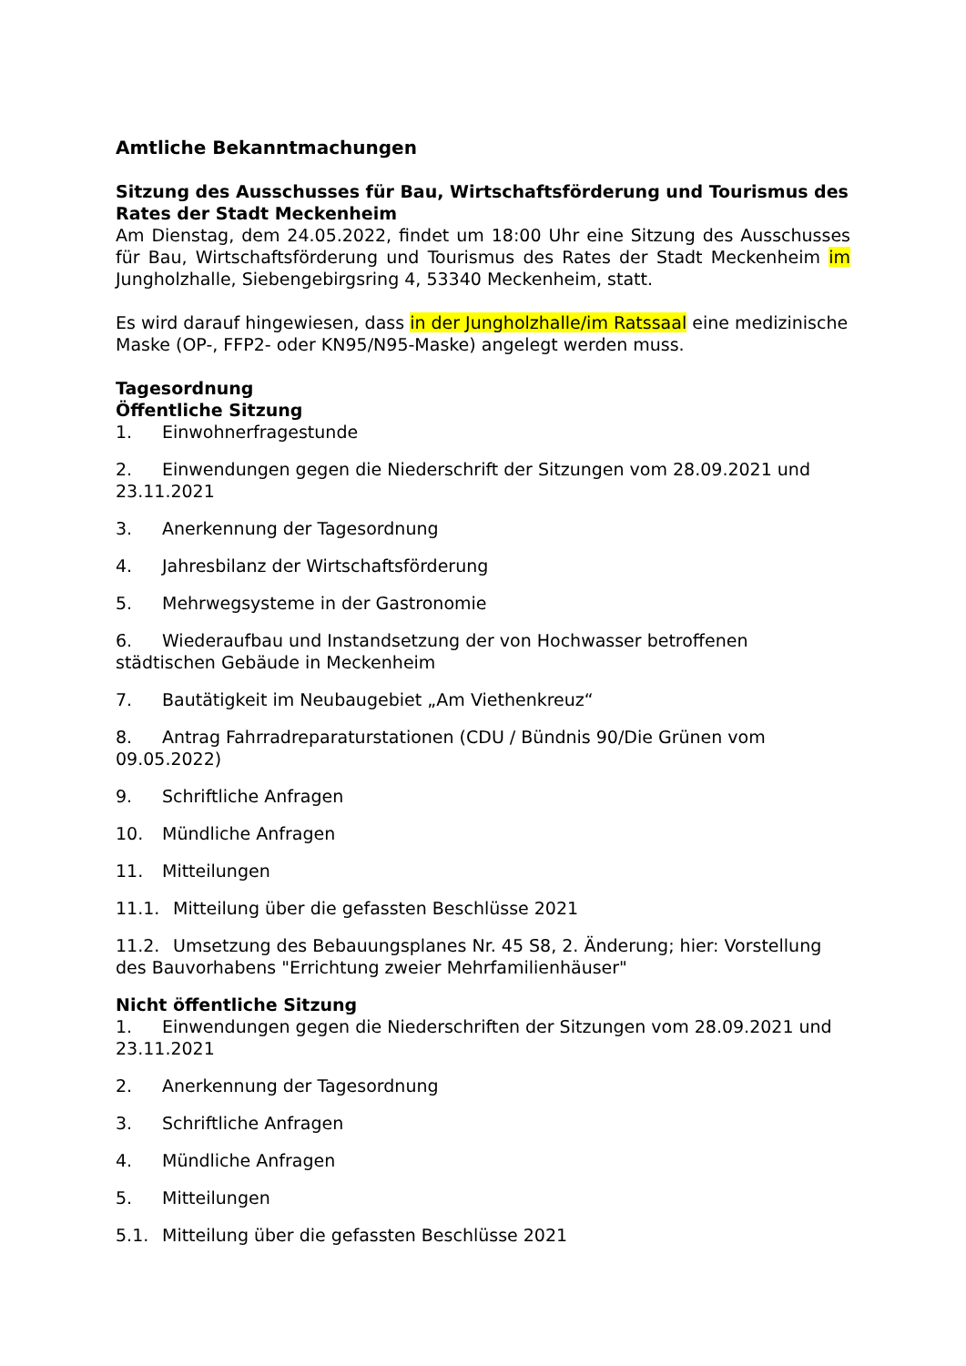Amtliche Bekanntmachungen
Sitzung des Ausschusses für Bau, Wirtschaftsförderung und Tourismus des Rates der Stadt Meckenheim
Am Dienstag, dem 24.05.2022, findet um 18:00 Uhr eine Sitzung des Ausschusses für Bau, Wirtschaftsförderung und Tourismus des Rates der Stadt Meckenheim im Jungholzhalle, Siebengebirgsring 4, 53340 Meckenheim, statt.
Es wird darauf hingewiesen, dass in der Jungholzhalle/im Ratssaal eine medizinische Maske (OP-, FFP2- oder KN95/N95-Maske) angelegt werden muss.
Tagesordnung
Öffentliche Sitzung
1. Einwohnerfragestunde
2. Einwendungen gegen die Niederschrift der Sitzungen vom 28.09.2021 und 23.11.2021
3. Anerkennung der Tagesordnung
4. Jahresbilanz der Wirtschaftsförderung
5. Mehrwegsysteme in der Gastronomie
6. Wiederaufbau und Instandsetzung der von Hochwasser betroffenen städtischen Gebäude in Meckenheim
7. Bautätigkeit im Neubaugebiet „Am Viethenkreuz“
8. Antrag Fahrradreparaturstationen (CDU / Bündnis 90/Die Grünen vom 09.05.2022)
9. Schriftliche Anfragen
10. Mündliche Anfragen
11. Mitteilungen
11.1. Mitteilung über die gefassten Beschlüsse 2021
11.2. Umsetzung des Bebauungsplanes Nr. 45 S8, 2. Änderung; hier: Vorstellung des Bauvorhabens "Errichtung zweier Mehrfamilienhäuser"
Nicht öffentliche Sitzung
1. Einwendungen gegen die Niederschriften der Sitzungen vom 28.09.2021 und 23.11.2021
2. Anerkennung der Tagesordnung
3. Schriftliche Anfragen
4. Mündliche Anfragen
5. Mitteilungen
5.1. Mitteilung über die gefassten Beschlüsse 2021